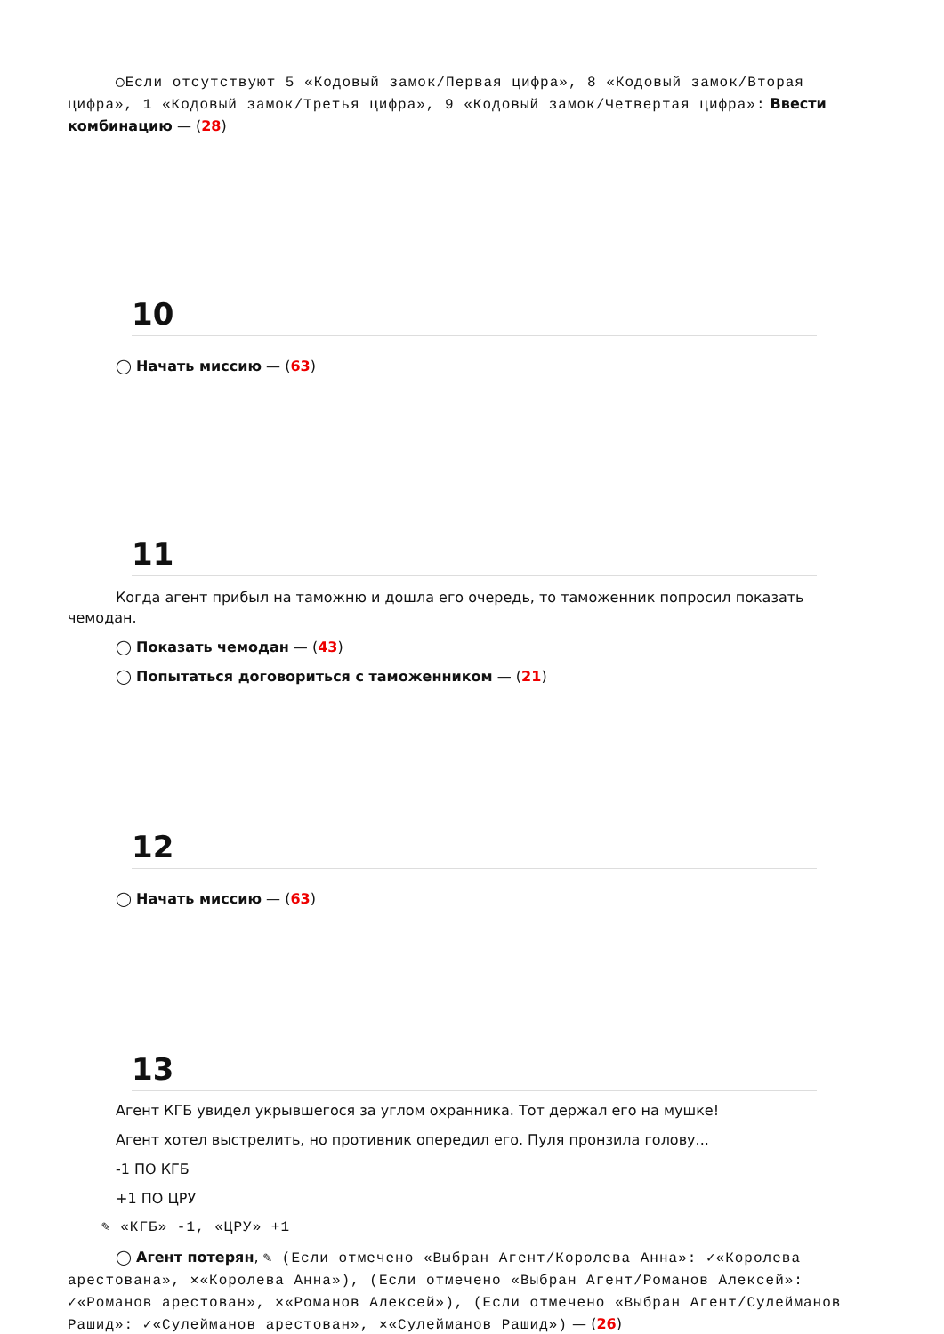◯Если отсутствуют 5 «Кодовый замок/Первая цифра», 8 «Кодовый замок/Вторая цифра», 1 «Кодовый замок/Третья цифра», 9 «Кодовый замок/Четвертая цифра»: Ввести комбинацию — (28)
10
◯ Начать миссию — (63)
11
Когда агент прибыл на таможню и дошла его очередь, то таможенник попросил показать чемодан.
◯ Показать чемодан — (43)
◯ Попытаться договориться с таможенником — (21)
12
◯ Начать миссию — (63)
13
Агент КГБ увидел укрывшегося за углом охранника. Тот держал его на мушке!
Агент хотел выстрелить, но противник опередил его. Пуля пронзила голову...
-1 ПО КГБ
+1 ПО ЦРУ
✎ «КГБ» -1, «ЦРУ» +1
◯ Агент потерян, ✎ (Если отмечено «Выбран Агент/Королева Анна»: ✓«Королева арестована», ✕«Королева Анна»), (Если отмечено «Выбран Агент/Романов Алексей»: ✓«Романов арестован», ✕«Романов Алексей»), (Если отмечено «Выбран Агент/Сулейманов Рашид»: ✓«Сулейманов арестован», ✕«Сулейманов Рашид») — (26)